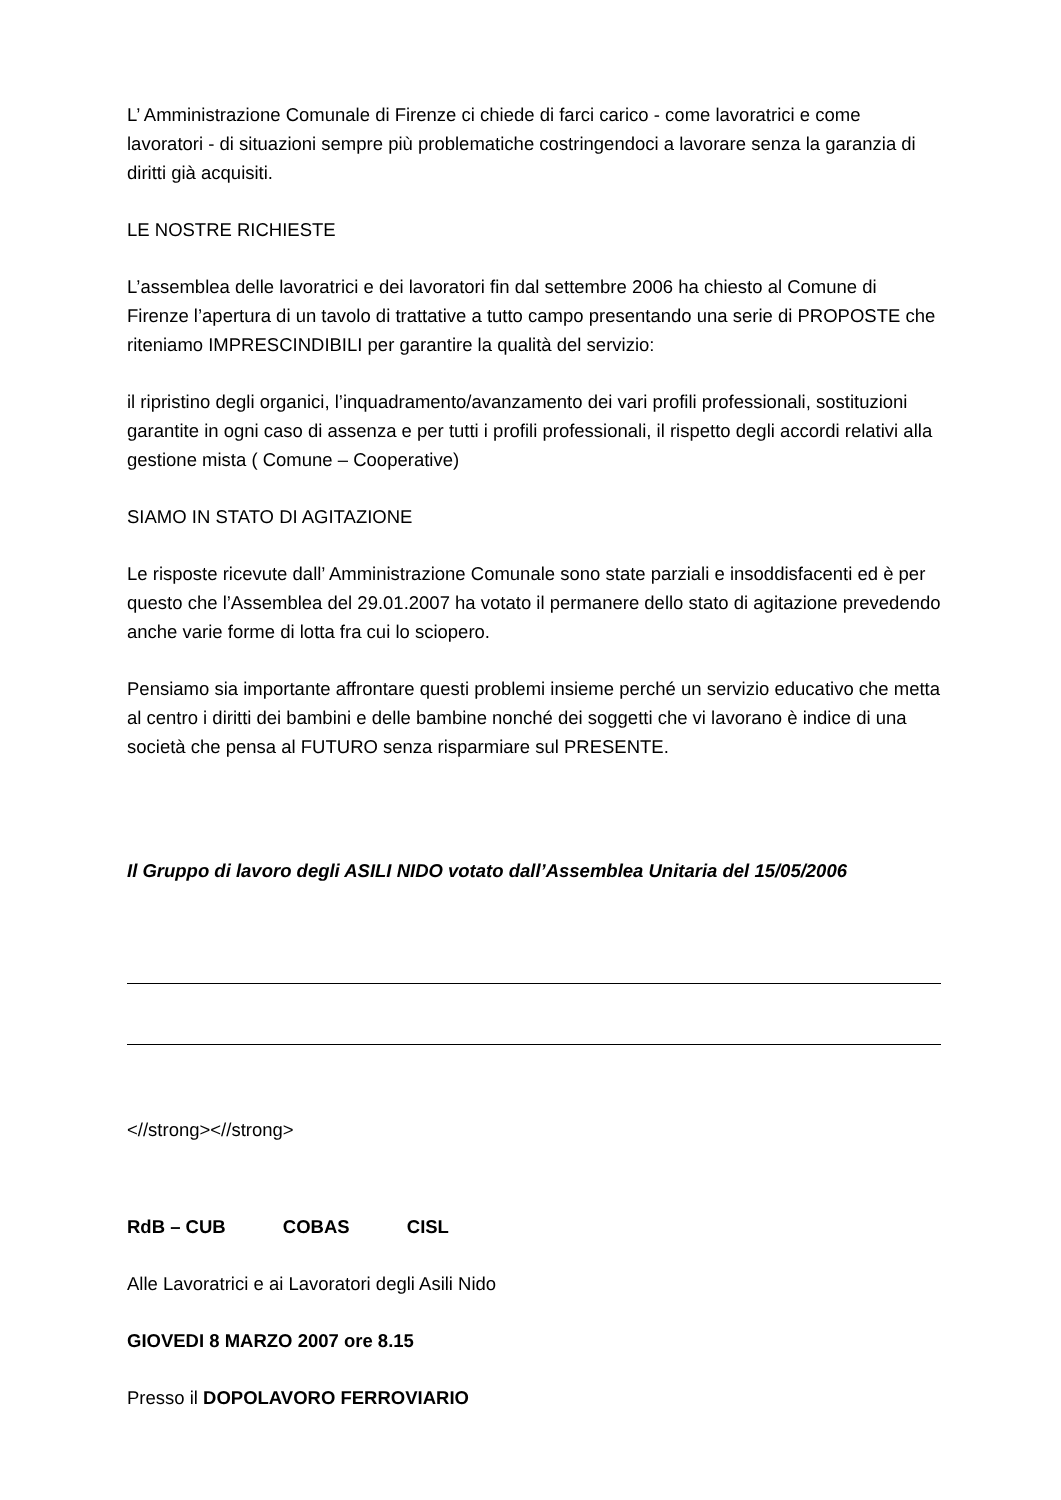L’ Amministrazione Comunale di Firenze ci chiede di farci carico - come lavoratrici e come lavoratori - di situazioni sempre più problematiche costringendoci a lavorare senza la garanzia di diritti già acquisiti.
LE NOSTRE RICHIESTE
L’assemblea delle lavoratrici e dei lavoratori fin dal settembre 2006 ha chiesto al Comune di Firenze l’apertura di un tavolo di trattative a tutto campo presentando una serie di PROPOSTE che riteniamo IMPRESCINDIBILI per garantire la qualità del servizio:
il ripristino degli organici, l’inquadramento/avanzamento dei vari profili professionali, sostituzioni garantite in ogni caso di assenza e per tutti i profili professionali, il rispetto degli accordi relativi alla gestione mista ( Comune – Cooperative)
SIAMO IN STATO DI AGITAZIONE
Le risposte ricevute dall’ Amministrazione Comunale sono state parziali e insoddisfacenti ed è per questo che l’Assemblea del 29.01.2007 ha votato il permanere dello stato di agitazione prevedendo anche varie forme di lotta fra cui lo sciopero.
Pensiamo sia importante affrontare questi problemi insieme perché un servizio educativo che metta al centro i diritti dei bambini e delle bambine nonché dei soggetti che vi lavorano è indice di una società che pensa al FUTURO senza risparmiare sul PRESENTE.
Il Gruppo di lavoro degli ASILI NIDO votato dall’Assemblea Unitaria del 15/05/2006
<//strong><//strong>
RdB – CUB COBAS CISL
Alle Lavoratrici e ai Lavoratori degli Asili Nido
GIOVEDI 8 MARZO 2007 ore 8.15
Presso il DOPOLAVORO FERROVIARIO